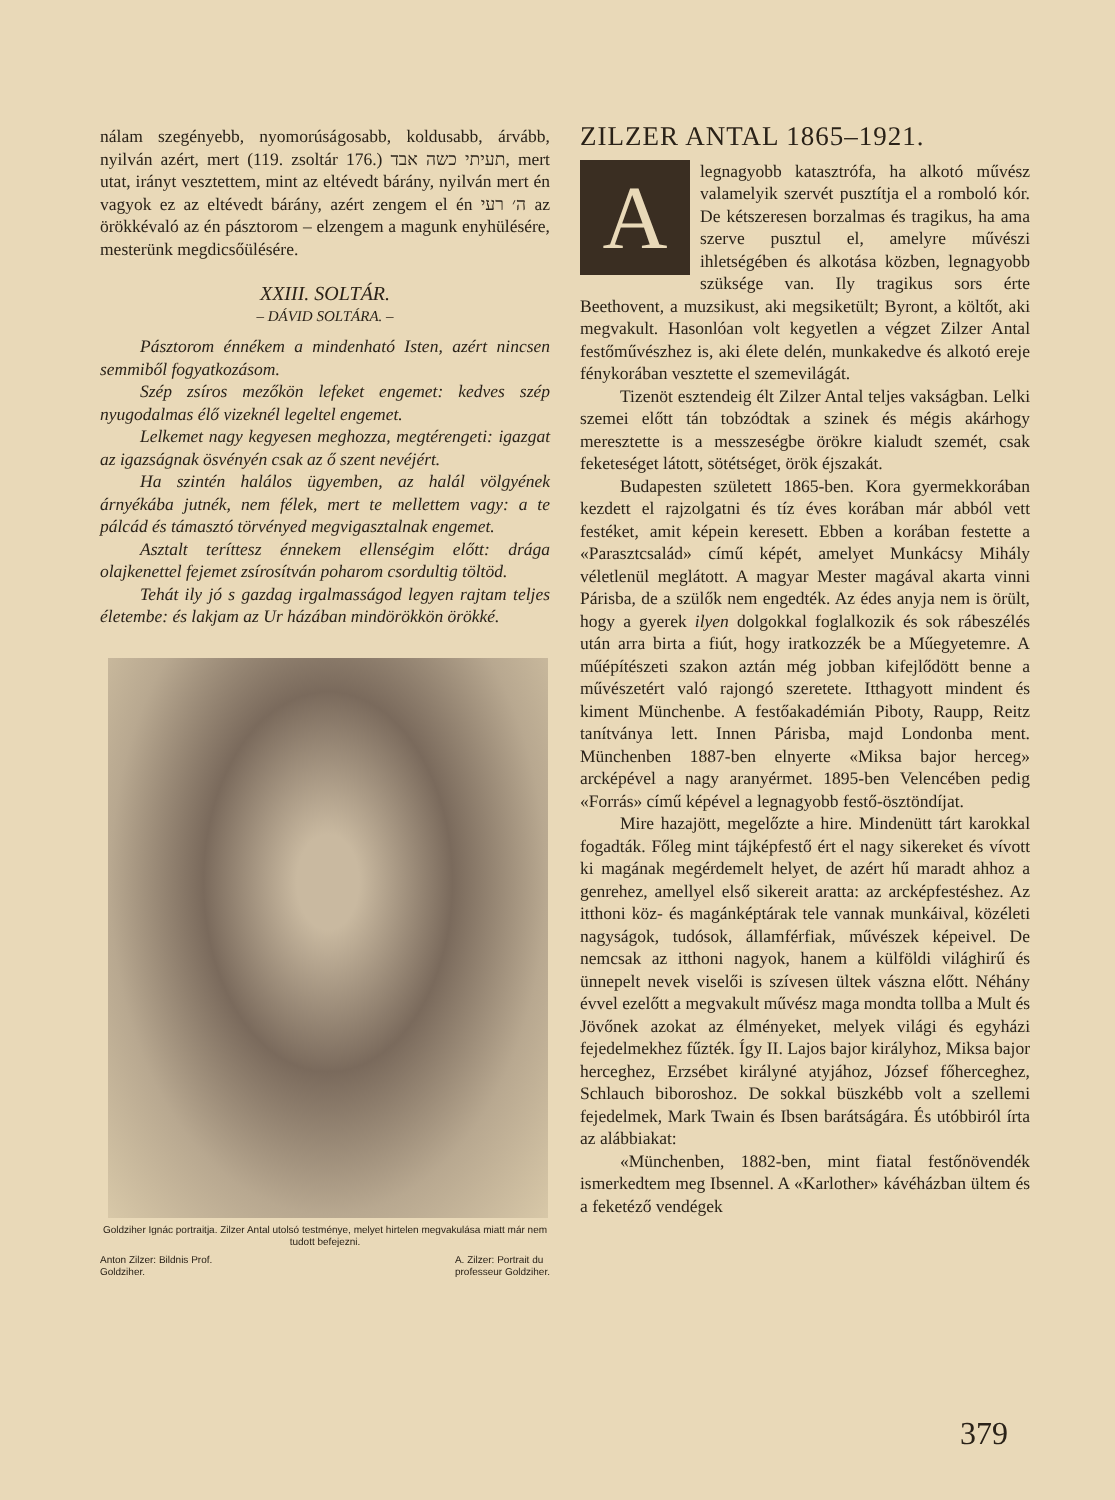nálam szegényebb, nyomorúságosabb, koldusabb, árvább, nyilván azért, mert (119. zsoltár 176.) תעיתי כשה אבד, mert utat, irányt vesztettem, mint az eltévedt bárány, nyilván mert én vagyok ez az eltévedt bárány, azért zengem el én ה׳ רעי az örökkévaló az én pásztorom – elzengem a magunk enyhülésére, mesterünk megdicsőülésére.
XXIII. SOLTÁR.
– DÁVID SOLTÁRA. –
Pásztorom énnékem a mindenható Isten, azért nincsen semmiből fogyatkozásom.
Szép zsíros mezőkön lefeket engemet: kedves szép nyugodalmas élő vizeknél legeltel engemet.
Lelkemet nagy kegyesen meghozza, megtérengeti: igazgat az igazságnak ösvényén csak az ő szent nevéjért.
Ha szintén halálos ügyemben, az halál völgyének árnyékába jutnék, nem félek, mert te mellettem vagy: a te pálcád és támasztó törvényed megvigasztalnak engemet.
Asztalt teríttesz énnekem ellenségim előtt: drága olajkenettel fejemet zsírosítván poharom csordultig töltöd.
Tehát ily jó s gazdag irgalmasságod legyen rajtam teljes életembe: és lakjam az Ur házában mindörökkön örökké.
Goldziher Ignác portraitja. Zilzer Antal utolsó testménye, melyet hirtelen megvakulása miatt már nem tudott befejezni.
Anton Zilzer: Bildnis Prof.
Goldziher. A. Zilzer: Portrait du
professeur Goldziher.
ZILZER ANTAL 1865–1921.
Alegnagyobb katasztrófa, ha alkotó művész valamelyik szervét pusztítja el a romboló kór. De kétszeresen borzalmas és tragikus, ha ama szerve pusztul el, amelyre művészi ihletségében és alkotása közben, legnagyobb szüksége van. Ily tragikus sors érte Beethovent, a muzsikust, aki megsiketült; Byront, a költőt, aki megvakult. Hasonlóan volt kegyetlen a végzet Zilzer Antal festőművészhez is, aki élete delén, munkakedve és alkotó ereje fénykorában vesztette el szemevilágát.
Tizenöt esztendeig élt Zilzer Antal teljes vakságban. Lelki szemei előtt tán tobzódtak a szinek és mégis akárhogy meresztette is a messzeségbe örökre kialudt szemét, csak feketeséget látott, sötétséget, örök éjszakát.
Budapesten született 1865-ben. Kora gyermekkorában kezdett el rajzolgatni és tíz éves korában már abból vett festéket, amit képein keresett. Ebben a korában festette a «Parasztcsalád» című képét, amelyet Munkácsy Mihály véletlenül meglátott. A magyar Mester magával akarta vinni Párisba, de a szülők nem engedték. Az édes anyja nem is örült, hogy a gyerek ilyen dolgokkal foglalkozik és sok rábeszélés után arra birta a fiút, hogy iratkozzék be a Műegyetemre. A műépítészeti szakon aztán még jobban kifejlődött benne a művészetért való rajongó szeretete. Itthagyott mindent és kiment Münchenbe. A festőakadémián Piboty, Raupp, Reitz tanítványa lett. Innen Párisba, majd Londonba ment. Münchenben 1887-ben elnyerte «Miksa bajor herceg» arcképével a nagy aranyérmet. 1895-ben Velencében pedig «Forrás» című képével a legnagyobb festő-ösztöndíjat.
Mire hazajött, megelőzte a hire. Mindenütt tárt karokkal fogadták. Főleg mint tájképfestő ért el nagy sikereket és vívott ki magának megérdemelt helyet, de azért hű maradt ahhoz a genrehez, amellyel első sikereit aratta: az arcképfestéshez. Az itthoni köz- és magánképtárak tele vannak munkáival, közéleti nagyságok, tudósok, államférfiak, művészek képeivel. De nemcsak az itthoni nagyok, hanem a külföldi világhirű és ünnepelt nevek viselői is szívesen ültek vászna előtt. Néhány évvel ezelőtt a megvakult művész maga mondta tollba a Mult és Jövőnek azokat az élményeket, melyek világi és egyházi fejedelmekhez fűzték. Így II. Lajos bajor királyhoz, Miksa bajor herceghez, Erzsébet királyné atyjához, József főherceghez, Schlauch biboroshoz. De sokkal büszkébb volt a szellemi fejedelmek, Mark Twain és Ibsen barátságára. És utóbbiról írta az alábbiakat:
«Münchenben, 1882-ben, mint fiatal festőnövendék ismerkedtem meg Ibsennel. A «Karlother» kávéházban ültem és a feketéző vendégek
379